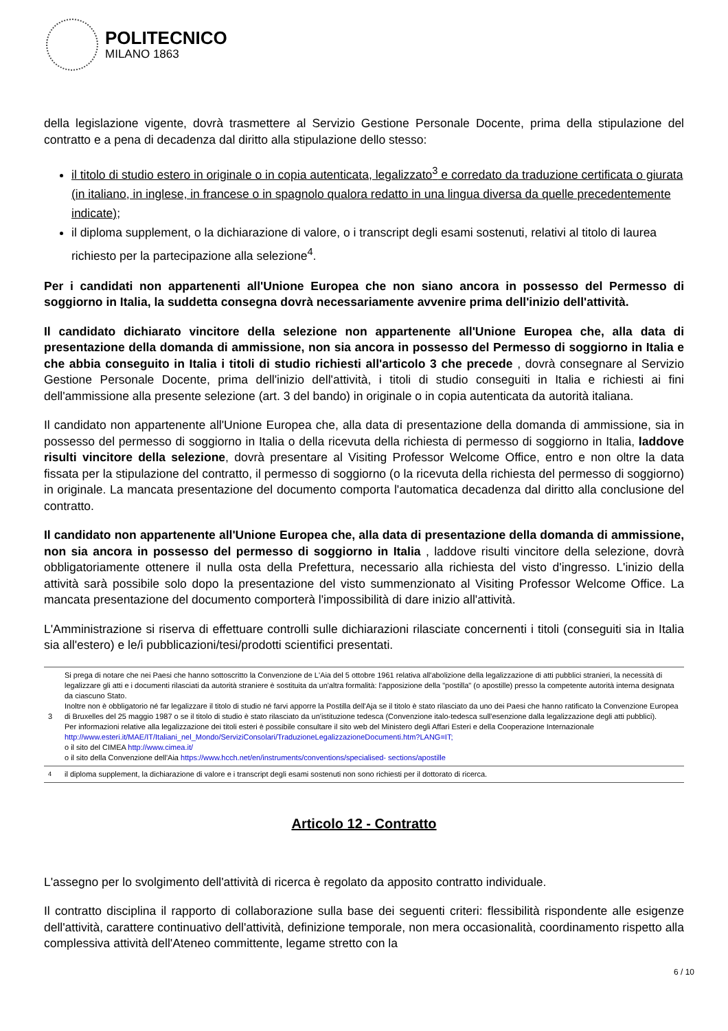POLITECNICO
MILANO 1863
della legislazione vigente, dovrà trasmettere al Servizio Gestione Personale Docente, prima della stipulazione del contratto e a pena di decadenza dal diritto alla stipulazione dello stesso:
il titolo di studio estero in originale o in copia autenticata, legalizzato<sup>3</sup> e corredato da traduzione certificata o giurata (in italiano, in inglese, in francese o in spagnolo qualora redatto in una lingua diversa da quelle precedentemente indicate);
il diploma supplement, o la dichiarazione di valore, o i transcript degli esami sostenuti, relativi al titolo di laurea richiesto per la partecipazione alla selezione<sup>4</sup>.
Per i candidati non appartenenti all'Unione Europea che non siano ancora in possesso del Permesso di soggiorno in Italia, la suddetta consegna dovrà necessariamente avvenire prima dell'inizio dell'attività.
Il candidato dichiarato vincitore della selezione non appartenente all'Unione Europea che, alla data di presentazione della domanda di ammissione, non sia ancora in possesso del Permesso di soggiorno in Italia e che abbia conseguito in Italia i titoli di studio richiesti all'articolo 3 che precede , dovrà consegnare al Servizio Gestione Personale Docente, prima dell'inizio dell'attività, i titoli di studio conseguiti in Italia e richiesti ai fini dell'ammissione alla presente selezione (art. 3 del bando) in originale o in copia autenticata da autorità italiana.
Il candidato non appartenente all'Unione Europea che, alla data di presentazione della domanda di ammissione, sia in possesso del permesso di soggiorno in Italia o della ricevuta della richiesta di permesso di soggiorno in Italia, laddove risulti vincitore della selezione, dovrà presentare al Visiting Professor Welcome Office, entro e non oltre la data fissata per la stipulazione del contratto, il permesso di soggiorno (o la ricevuta della richiesta del permesso di soggiorno) in originale. La mancata presentazione del documento comporta l'automatica decadenza dal diritto alla conclusione del contratto.
Il candidato non appartenente all'Unione Europea che, alla data di presentazione della domanda di ammissione, non sia ancora in possesso del permesso di soggiorno in Italia , laddove risulti vincitore della selezione, dovrà obbligatoriamente ottenere il nulla osta della Prefettura, necessario alla richiesta del visto d'ingresso. L'inizio della attività sarà possibile solo dopo la presentazione del visto summenzionato al Visiting Professor Welcome Office. La mancata presentazione del documento comporterà l'impossibilità di dare inizio all'attività.
L'Amministrazione si riserva di effettuare controlli sulle dichiarazioni rilasciate concernenti i titoli (conseguiti sia in Italia sia all'estero) e le/i pubblicazioni/tesi/prodotti scientifici presentati.
3 Si prega di notare che nei Paesi che hanno sottoscritto la Convenzione de L'Aia del 5 ottobre 1961 relativa all'abolizione della legalizzazione di atti pubblici stranieri, la necessità di legalizzare gli atti e i documenti rilasciati da autorità straniere è sostituita da un'altra formalità: l'apposizione della "postilla" (o apostille) presso la competente autorità interna designata da ciascuno Stato.
Inoltre non è obbligatorio né far legalizzare il titolo di studio né farvi apporre la Postilla dell'Aja se il titolo è stato rilasciato da uno dei Paesi che hanno ratificato la Convenzione Europea di Bruxelles del 25 maggio 1987 o se il titolo di studio è stato rilasciato da un'istituzione tedesca (Convenzione italo-tedesca sull'esenzione dalla legalizzazione degli atti pubblici).
Per informazioni relative alla legalizzazione dei titoli esteri è possibile consultare il sito web del Ministero degli Affari Esteri e della Cooperazione Internazionale
http://www.esteri.it/MAE/IT/Italiani_nel_Mondo/ServiziConsolari/TraduzioneLegalizzazioneDocumenti.htm?LANG=IT;
o il sito del CIMEA http://www.cimea.it/
o il sito della Convenzione dell'Aia https://www.hcch.net/en/instruments/conventions/specialised- sections/apostille
<sup>4</sup> il diploma supplement, la dichiarazione di valore e i transcript degli esami sostenuti non sono richiesti per il dottorato di ricerca.
Articolo 12 - Contratto
L'assegno per lo svolgimento dell'attività di ricerca è regolato da apposito contratto individuale.
Il contratto disciplina il rapporto di collaborazione sulla base dei seguenti criteri: flessibilità rispondente alle esigenze dell'attività, carattere continuativo dell'attività, definizione temporale, non mera occasionalità, coordinamento rispetto alla complessiva attività dell'Ateneo committente, legame stretto con la
6 / 10